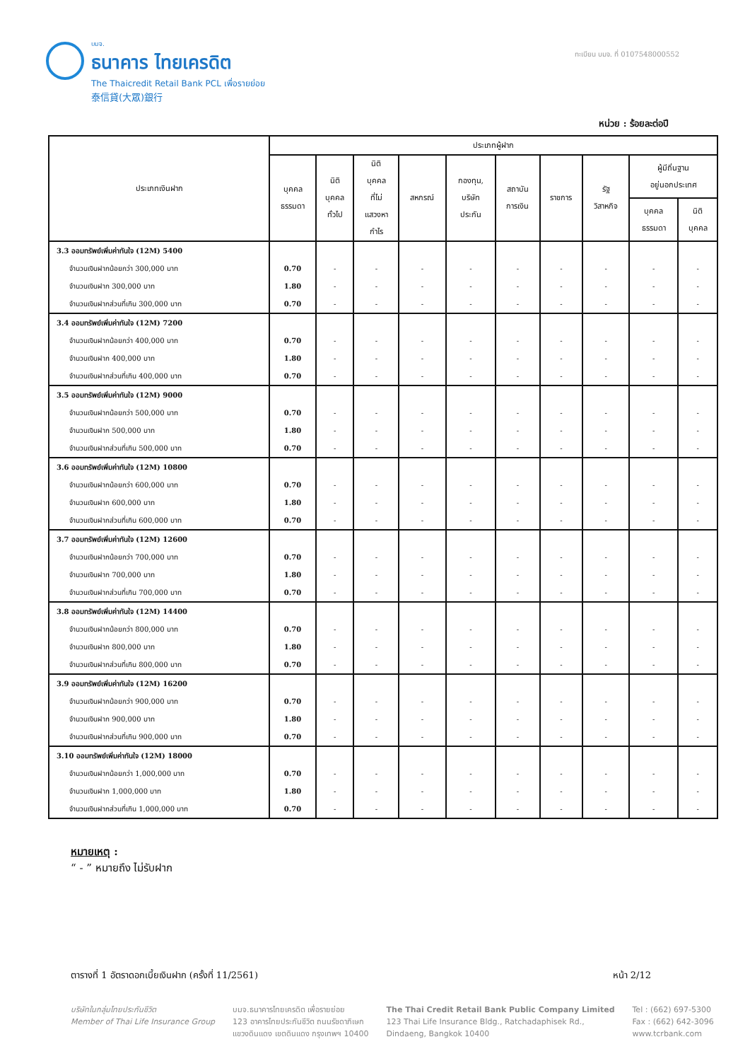บมจ.
ธนาคาร ไทยเครดิต
The Thaicredit Retail Bank PCL เพื่อรายย่อย
泰信貸(大眾)銀行
ทะเบียน บมจ. ที่ 0107548000552
หน่วย : ร้อยละต่อปี
| ประเภทเงินฝาก | ประเภทผู้ฝาก | | | | | | | | | |
| --- | --- | --- | --- | --- | --- | --- | --- | --- | --- | --- |
| | บุคคล ธรรมดา | นิติ บุคคล ทั่วไป | นิติ บุคคล ที่ไม่ แสวงหา กำไร | สหกรณ์ | กองทุน, บริษัท ประกัน | สถาบัน การเงิน | ราชการ | รัฐ วิสาหกิจ | ผู้มีถิ่นฐาน อยู่นอกประเทศ | |
| | | | | | | | | | บุคคล ธรรมดา | นิติ บุคคล |
| 3.3 ออมทรัพย์เพิ่มค่าทันใจ (12M) 5400 | | | | | | | | | | |
| จำนวนเงินฝากน้อยกว่า 300,000 บาท | 0.70 | - | - | - | - | - | - | - | - | - |
| จำนวนเงินฝาก 300,000 บาท | 1.80 | - | - | - | - | - | - | - | - | - |
| จำนวนเงินฝากส่วนที่เกิน 300,000 บาท | 0.70 | - | - | - | - | - | - | - | - | - |
| 3.4 ออมทรัพย์เพิ่มค่าทันใจ (12M) 7200 | | | | | | | | | | |
| จำนวนเงินฝากน้อยกว่า 400,000 บาท | 0.70 | - | - | - | - | - | - | - | - | - |
| จำนวนเงินฝาก 400,000 บาท | 1.80 | - | - | - | - | - | - | - | - | - |
| จำนวนเงินฝากส่วนที่เกิน 400,000 บาท | 0.70 | - | - | - | - | - | - | - | - | - |
| 3.5 ออมทรัพย์เพิ่มค่าทันใจ (12M) 9000 | | | | | | | | | | |
| จำนวนเงินฝากน้อยกว่า 500,000 บาท | 0.70 | - | - | - | - | - | - | - | - | - |
| จำนวนเงินฝาก 500,000 บาท | 1.80 | - | - | - | - | - | - | - | - | - |
| จำนวนเงินฝากส่วนที่เกิน 500,000 บาท | 0.70 | - | - | - | - | - | - | - | - | - |
| 3.6 ออมทรัพย์เพิ่มค่าทันใจ (12M) 10800 | | | | | | | | | | |
| จำนวนเงินฝากน้อยกว่า 600,000 บาท | 0.70 | - | - | - | - | - | - | - | - | - |
| จำนวนเงินฝาก 600,000 บาท | 1.80 | - | - | - | - | - | - | - | - | - |
| จำนวนเงินฝากส่วนที่เกิน 600,000 บาท | 0.70 | - | - | - | - | - | - | - | - | - |
| 3.7 ออมทรัพย์เพิ่มค่าทันใจ (12M) 12600 | | | | | | | | | | |
| จำนวนเงินฝากน้อยกว่า 700,000 บาท | 0.70 | - | - | - | - | - | - | - | - | - |
| จำนวนเงินฝาก 700,000 บาท | 1.80 | - | - | - | - | - | - | - | - | - |
| จำนวนเงินฝากส่วนที่เกิน 700,000 บาท | 0.70 | - | - | - | - | - | - | - | - | - |
| 3.8 ออมทรัพย์เพิ่มค่าทันใจ (12M) 14400 | | | | | | | | | | |
| จำนวนเงินฝากน้อยกว่า 800,000 บาท | 0.70 | - | - | - | - | - | - | - | - | - |
| จำนวนเงินฝาก 800,000 บาท | 1.80 | - | - | - | - | - | - | - | - | - |
| จำนวนเงินฝากส่วนที่เกิน 800,000 บาท | 0.70 | - | - | - | - | - | - | - | - | - |
| 3.9 ออมทรัพย์เพิ่มค่าทันใจ (12M) 16200 | | | | | | | | | | |
| จำนวนเงินฝากน้อยกว่า 900,000 บาท | 0.70 | - | - | - | - | - | - | - | - | - |
| จำนวนเงินฝาก 900,000 บาท | 1.80 | - | - | - | - | - | - | - | - | - |
| จำนวนเงินฝากส่วนที่เกิน 900,000 บาท | 0.70 | - | - | - | - | - | - | - | - | - |
| 3.10 ออมทรัพย์เพิ่มค่าทันใจ (12M) 18000 | | | | | | | | | | |
| จำนวนเงินฝากน้อยกว่า 1,000,000 บาท | 0.70 | - | - | - | - | - | - | - | - | - |
| จำนวนเงินฝาก 1,000,000 บาท | 1.80 | - | - | - | - | - | - | - | - | - |
| จำนวนเงินฝากส่วนที่เกิน 1,000,000 บาท | 0.70 | - | - | - | - | - | - | - | - | - |
หมายเหตุ :
“ - ” หมายถึง ไม่รับฝาก
ตารางที่ 1 อัตราดอกเบี้ยเงินฝาก (ครั้งที่ 11/2561) หน้า 2/12
บริษัทในกลุ่มไทยประกันชีวิต
Member of Thai Life Insurance Group
บมจ.ธนาคารไทยเครดิต เพื่อรายย่อย
123 อาคารไทยประกันชีวิต ถนนรัชดาภิเษก
แขวงดินแดง เขตดินแดง กรุงเทพฯ 10400
The Thai Credit Retail Bank Public Company Limited
123 Thai Life Insurance Bldg., Ratchadaphisek Rd.,
Dindaeng, Bangkok 10400
Tel : (662) 697-5300
Fax : (662) 642-3096
www.tcrbank.com